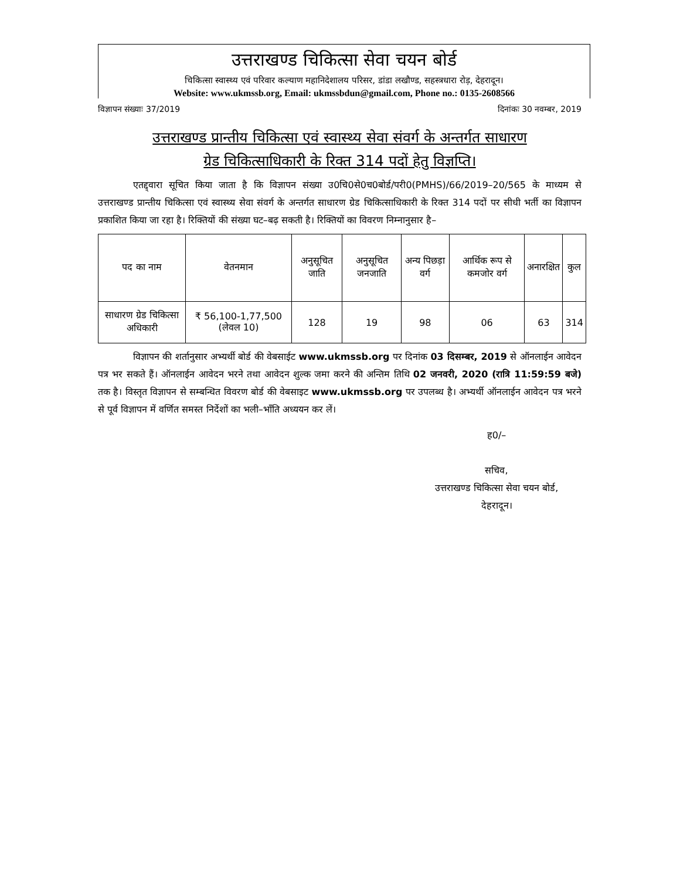उत्तराखण्ड चिकित्सा सेवा चयन बोर्ड
चिकित्सा स्वास्थ्य एवं परिवार कल्याण महानिदेशालय परिसर, डांडा लखौण्ड, सहस्त्रधारा रोड़, देहरादून।
Website: www.ukmssb.org, Email: ukmssbdun@gmail.com, Phone no.: 0135-2608566
विज्ञापन संख्याः 37/2019 दिनांकः 30 नवम्बर, 2019
उत्तराखण्ड प्रान्तीय चिकित्सा एवं स्वास्थ्य सेवा संवर्ग के अन्तर्गत साधारण
ग्रेड चिकित्साधिकारी के रिक्त 314 पदों हेतु विज्ञप्ति।
एतद्द्वारा सूचित किया जाता है कि विज्ञापन संख्या उ0चि0से0च0बोर्ड/परी0(PMHS)/66/2019–20/565 के माध्यम से उत्तराखण्ड प्रान्तीय चिकित्सा एवं स्वास्थ्य सेवा संवर्ग के अन्तर्गत साधारण ग्रेड चिकित्साधिकारी के रिक्त 314 पदों पर सीधी भर्ती का विज्ञापन प्रकाशित किया जा रहा है। रिक्तियों की संख्या घट–बढ़ सकती है। रिक्तियों का विवरण निम्नानुसार है–
| पद का नाम | वेतनमान | अनुसूचित जाति | अनुसूचित जनजाति | अन्य पिछड़ा वर्ग | आर्थिक रूप से कमजोर वर्ग | अनारक्षित | कुल |
| --- | --- | --- | --- | --- | --- | --- | --- |
| साधारण ग्रेड चिकित्सा अधिकारी | ₹ 56,100-1,77,500 (लेवल 10) | 128 | 19 | 98 | 06 | 63 | 314 |
विज्ञापन की शर्तानुसार अभ्यर्थी बोर्ड की वेबसाईट www.ukmssb.org पर दिनांक 03 दिसम्बर, 2019 से ऑनलाईन आवेदन पत्र भर सकते हैं। ऑनलाईन आवेदन भरने तथा आवेदन शुल्क जमा करने की अन्तिम तिथि 02 जनवरी, 2020 (रात्रि 11:59:59 बजे) तक है। विस्तृत विज्ञापन से सम्बन्धित विवरण बोर्ड की वेबसाइट www.ukmssb.org पर उपलब्ध है। अभ्यर्थी ऑनलाईन आवेदन पत्र भरने से पूर्व विज्ञापन में वर्णित समस्त निर्देशों का भली–भाँति अध्ययन कर लें।
ह0/–
सचिव,
उत्तराखण्ड चिकित्सा सेवा चयन बोर्ड,
देहरादून।